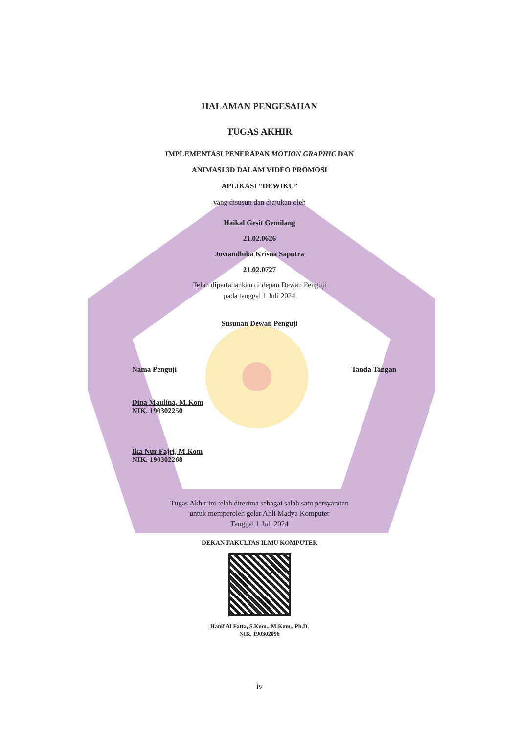HALAMAN PENGESAHAN
TUGAS AKHIR
IMPLEMENTASI PENERAPAN MOTION GRAPHIC DAN
ANIMASI 3D DALAM VIDEO PROMOSI
APLIKASI “DEWIKU”
yang disusun dan diajukan oleh
Haikal Gesit Gemilang
21.02.0626
Joviandhika Krisna Saputra
21.02.0727
Telah dipertahankan di depan Dewan Penguji
pada tanggal 1 Juli 2024
Susunan Dewan Penguji
Nama Penguji Tanda Tangan
Dina Maulina, M.Kom
NIK. 190302250
Ika Nur Fajri, M.Kom
NIK. 190302268
Tugas Akhir ini telah diterima sebagai salah satu persyaratan
untuk memperoleh gelar Ahli Madya Komputer
Tanggal 1 Juli 2024
DEKAN FAKULTAS ILMU KOMPUTER
Hanif Al Fatta, S.Kom., M.Kom., Ph.D.
NIK. 190302096
iv